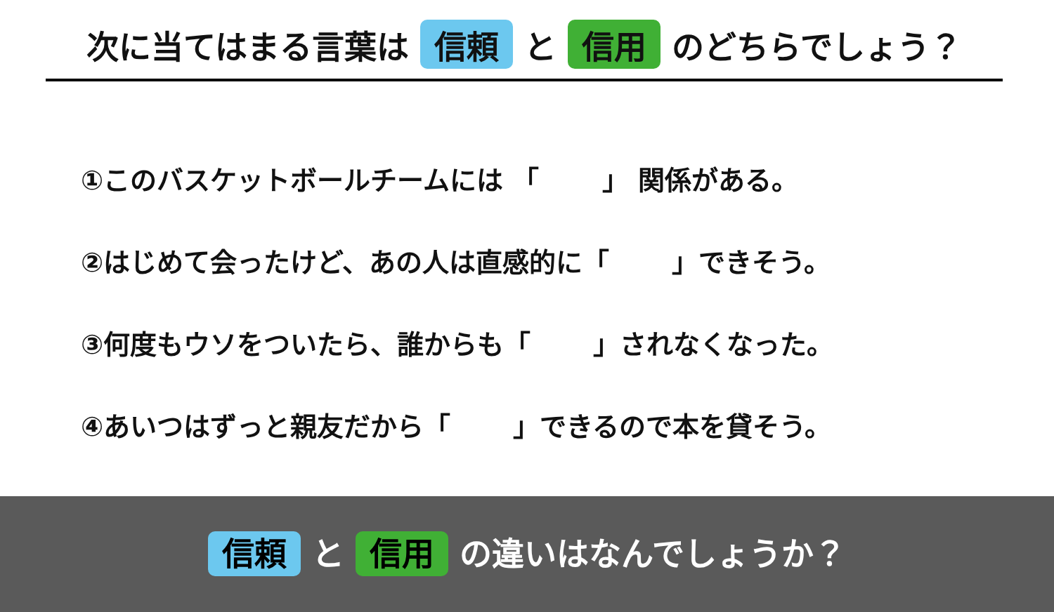次に当てはまる言葉は 信頼 と 信用 のどちらでしょう？
①このバスケットボールチームには 「　　 」 関係がある。
②はじめて会ったけど、あの人は直感的に「　　 」できそう。
③何度もウソをついたら、誰からも「　　 」されなくなった。
④あいつはずっと親友だから「　　 」できるので本を貸そう。
信頼 と 信用 の違いはなんでしょうか？